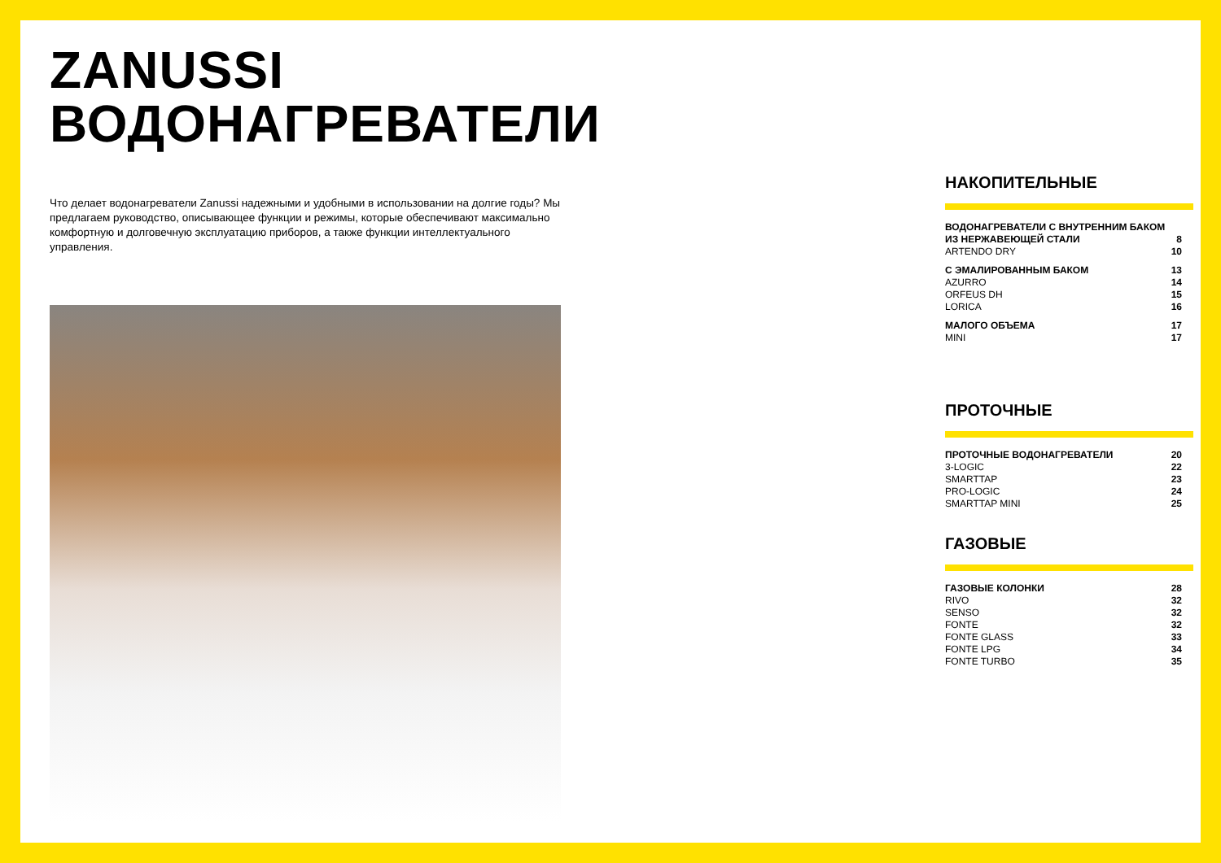ZANUSSI
ВОДОНАГРЕВАТЕЛИ
Что делает водонагреватели Zanussi надежными и удобными в использовании на долгие годы? Мы предлагаем руководство, описывающее функции и режимы, которые обеспечивают максимально комфортную и долговечную эксплуатацию приборов, а также функции интеллектуального управления.
НАКОПИТЕЛЬНЫЕ
ВОДОНАГРЕВАТЕЛИ С ВНУТРЕННИМ БАКОМ
ИЗ НЕРЖАВЕЮЩЕЙ СТАЛИ 8
ARTENDO DRY 10
С ЭМАЛИРОВАННЫМ БАКОМ 13
AZURRO 14
ORFEUS DH 15
LORICA 16
МАЛОГО ОБЪЕМА 17
MINI 17
ПРОТОЧНЫЕ
ПРОТОЧНЫЕ ВОДОНАГРЕВАТЕЛИ 20
3-LOGIC 22
SMARTTAP 23
PRO-LOGIC 24
SMARTTAP MINI 25
ГАЗОВЫЕ
ГАЗОВЫЕ КОЛОНКИ 28
RIVO 32
SENSO 32
FONTE 32
FONTE GLASS 33
FONTE LPG 34
FONTE TURBO 35